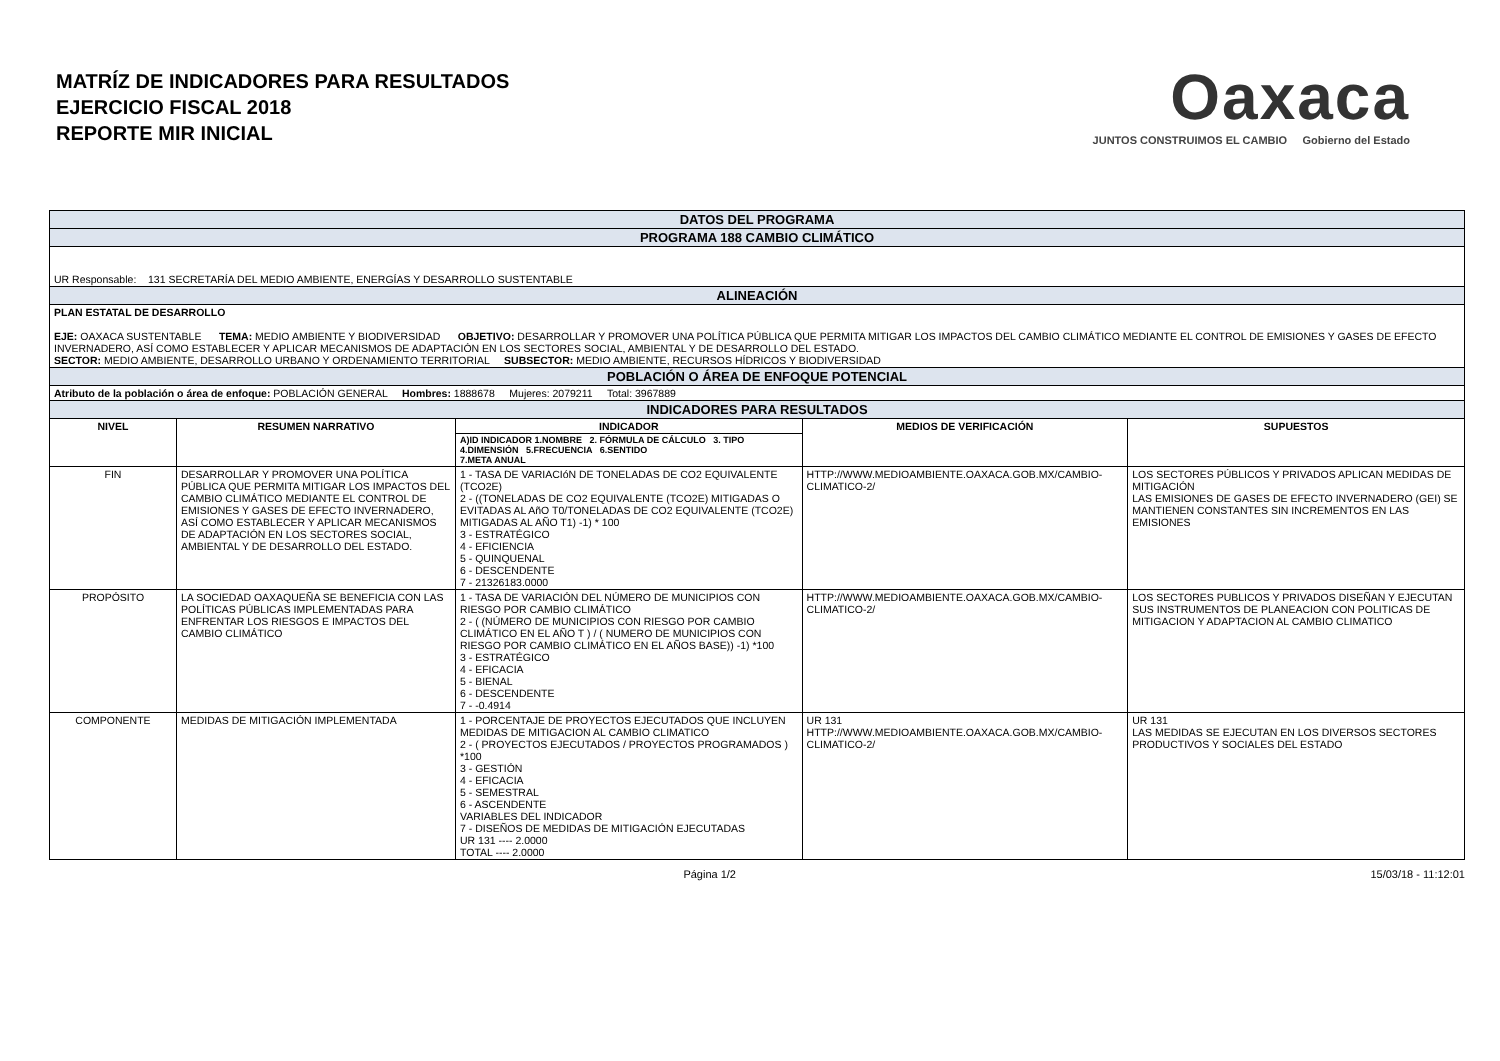MATRÍZ DE INDICADORES PARA RESULTADOS
EJERCICIO FISCAL 2018
REPORTE MIR INICIAL
Oaxaca
JUNTOS CONSTRUIMOS EL CAMBIO Gobierno del Estado
| DATOS DEL PROGRAMA | | | | |
| PROGRAMA 188 CAMBIO CLIMÁTICO | | | | |
| UR Responsable: 131 SECRETARÍA DEL MEDIO AMBIENTE, ENERGÍAS Y DESARROLLO SUSTENTABLE | | | | |
| ALINEACIÓN | | | | |
| PLAN ESTATAL DE DESARROLLO EJE: OAXACA SUSTENTABLE TEMA: MEDIO AMBIENTE Y BIODIVERSIDAD OBJETIVO: DESARROLLAR Y PROMOVER UNA POLÍTICA PÚBLICA QUE PERMITA MITIGAR LOS IMPACTOS DEL CAMBIO CLIMÁTICO MEDIANTE EL CONTROL DE EMISIONES Y GASES DE EFECTO INVERNADERO, ASÍ COMO ESTABLECER Y APLICAR MECANISMOS DE ADAPTACIÓN EN LOS SECTORES SOCIAL, AMBIENTAL Y DE DESARROLLO DEL ESTADO. SECTOR: MEDIO AMBIENTE, DESARROLLO URBANO Y ORDENAMIENTO TERRITORIAL SUBSECTOR: MEDIO AMBIENTE, RECURSOS HÍDRICOS Y BIODIVERSIDAD | | | | |
| POBLACIÓN O ÁREA DE ENFOQUE POTENCIAL | | | | |
| Atributo de la población o área de enfoque: POBLACIÓN GENERAL Hombres: 1888678 Mujeres: 2079211 Total: 3967889 | | | | |
| INDICADORES PARA RESULTADOS | | | | |
| NIVEL | RESUMEN NARRATIVO | INDICADOR | MEDIOS DE VERIFICACIÓN | SUPUESTOS |
| | | A)ID INDICADOR 1.NOMBRE 2. FÓRMULA DE CÁLCULO 3. TIPO 4.DIMENSIÓN 5.FRECUENCIA 6.SENTIDO 7.META ANUAL | | |
| FIN | DESARROLLAR Y PROMOVER UNA POLÍTICA PÚBLICA QUE PERMITA MITIGAR LOS IMPACTOS DEL CAMBIO CLIMÁTICO MEDIANTE EL CONTROL DE EMISIONES Y GASES DE EFECTO INVERNADERO, ASÍ COMO ESTABLECER Y APLICAR MECANISMOS DE ADAPTACIÓN EN LOS SECTORES SOCIAL, AMBIENTAL Y DE DESARROLLO DEL ESTADO. | 1 - TASA DE VARIACIóN DE TONELADAS DE CO2 EQUIVALENTE (TCO2E) 2 - ((TONELADAS DE CO2 EQUIVALENTE (TCO2E) MITIGADAS O EVITADAS AL AñO T0/TONELADAS DE CO2 EQUIVALENTE (TCO2E) MITIGADAS AL AÑO T1) -1) * 100 3 - ESTRATÉGICO 4 - EFICIENCIA 5 - QUINQUENAL 6 - DESCENDENTE 7 - 21326183.0000 | HTTP://WWW.MEDIOAMBIENTE.OAXACA.GOB.MX/CAMBIO-CLIMATICO-2/ | LOS SECTORES PÚBLICOS Y PRIVADOS APLICAN MEDIDAS DE MITIGACIÓN LAS EMISIONES DE GASES DE EFECTO INVERNADERO (GEI) SE MANTIENEN CONSTANTES SIN INCREMENTOS EN LAS EMISIONES |
| PROPÓSITO | LA SOCIEDAD OAXAQUEÑA SE BENEFICIA CON LAS POLÍTICAS PÚBLICAS IMPLEMENTADAS PARA ENFRENTAR LOS RIESGOS E IMPACTOS DEL CAMBIO CLIMÁTICO | 1 - TASA DE VARIACIÓN DEL NÚMERO DE MUNICIPIOS CON RIESGO POR CAMBIO CLIMÁTICO 2 - ( (NÚMERO DE MUNICIPIOS CON RIESGO POR CAMBIO CLIMÁTICO EN EL AÑO T ) / ( NUMERO DE MUNICIPIOS CON RIESGO POR CAMBIO CLIMÁTICO EN EL AÑOS BASE)) -1) *100 3 - ESTRATÉGICO 4 - EFICACIA 5 - BIENAL 6 - DESCENDENTE 7 - -0.4914 | HTTP://WWW.MEDIOAMBIENTE.OAXACA.GOB.MX/CAMBIO-CLIMATICO-2/ | LOS SECTORES PUBLICOS Y PRIVADOS DISEÑAN Y EJECUTAN SUS INSTRUMENTOS DE PLANEACION CON POLITICAS DE MITIGACION Y ADAPTACION AL CAMBIO CLIMATICO |
| COMPONENTE | MEDIDAS DE MITIGACIÓN IMPLEMENTADA | 1 - PORCENTAJE DE PROYECTOS EJECUTADOS QUE INCLUYEN MEDIDAS DE MITIGACION AL CAMBIO CLIMATICO 2 - ( PROYECTOS EJECUTADOS / PROYECTOS PROGRAMADOS ) *100 3 - GESTIÓN 4 - EFICACIA 5 - SEMESTRAL 6 - ASCENDENTE VARIABLES DEL INDICADOR 7 - DISEÑOS DE MEDIDAS DE MITIGACIÓN EJECUTADAS UR 131 ---- 2.0000 TOTAL ---- 2.0000 | UR 131 HTTP://WWW.MEDIOAMBIENTE.OAXACA.GOB.MX/CAMBIO-CLIMATICO-2/ | UR 131 LAS MEDIDAS SE EJECUTAN EN LOS DIVERSOS SECTORES PRODUCTIVOS Y SOCIALES DEL ESTADO |
Página 1/2 15/03/18 - 11:12:01